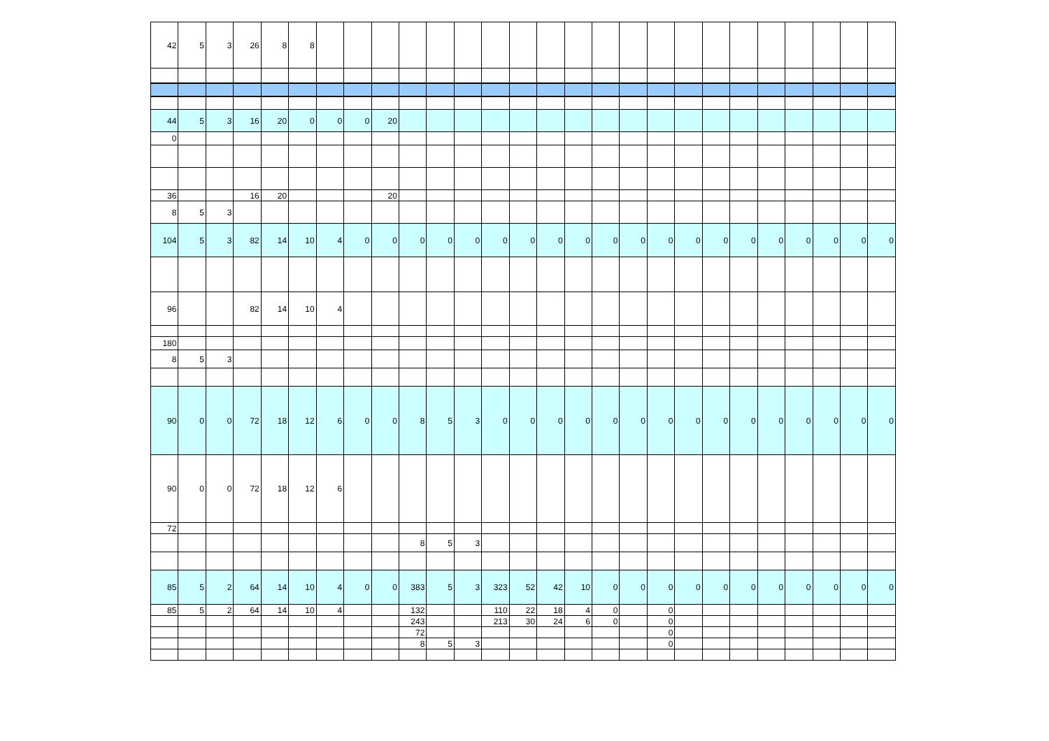| 42 | 5 | 3 | 26 | 8 | 8 | | | | | | | | | | | | | | | | | | | | | |
| 44 | 5 | 3 | 16 | 20 | 0 | 0 | 0 | 20 | | | | | | | | | | | | | | | | | | |
| 0 | | | | | | | | | | | | | | | | | | | | | | | | | | |
| 36 | | | 16 | 20 | | | | 20 | | | | | | | | | | | | | | | | | | |
| 8 | 5 | 3 | | | | | | | | | | | | | | | | | | | | | | | | |
| 104 | 5 | 3 | 82 | 14 | 10 | 4 | 0 | 0 | 0 | 0 | 0 | 0 | 0 | 0 | 0 | 0 | 0 | 0 | 0 | 0 | 0 | 0 | 0 | 0 | 0 | 0 |
| 96 | | | 82 | 14 | 10 | 4 | | | | | | | | | | | | | | | | | | | | |
| 180 | | | | | | | | | | | | | | | | | | | | | | | | | | |
| 8 | 5 | 3 | | | | | | | | | | | | | | | | | | | | | | | | |
| 90 | 0 | 0 | 72 | 18 | 12 | 6 | 0 | 0 | 8 | 5 | 3 | 0 | 0 | 0 | 0 | 0 | 0 | 0 | 0 | 0 | 0 | 0 | 0 | 0 | 0 | 0 |
| 90 | 0 | 0 | 72 | 18 | 12 | 6 | | | | | | | | | | | | | | | | | | | | |
| 72 | | | | | | | | | | | | | | | | | | | | | | | | | | |
| | | | | | | | | | 8 | 5 | 3 | | | | | | | | | | | | | | | |
| 85 | 5 | 2 | 64 | 14 | 10 | 4 | 0 | 0 | 383 | 5 | 3 | 323 | 52 | 42 | 10 | 0 | 0 | 0 | 0 | 0 | 0 | 0 | 0 | 0 | 0 | 0 |
| 85 | 5 | 2 | 64 | 14 | 10 | 4 | | | 132 | | | 110 | 22 | 18 | 4 | 0 | | 0 | | | | | | | | |
| | | | | | | | | | 243 | | | 213 | 30 | 24 | 6 | 0 | | 0 | | | | | | | | |
| | | | | | | | | | 72 | | | | | | | | | 0 | | | | | | | | |
| | | | | | | | | | 8 | 5 | 3 | | | | | | | 0 | | | | | | | | |